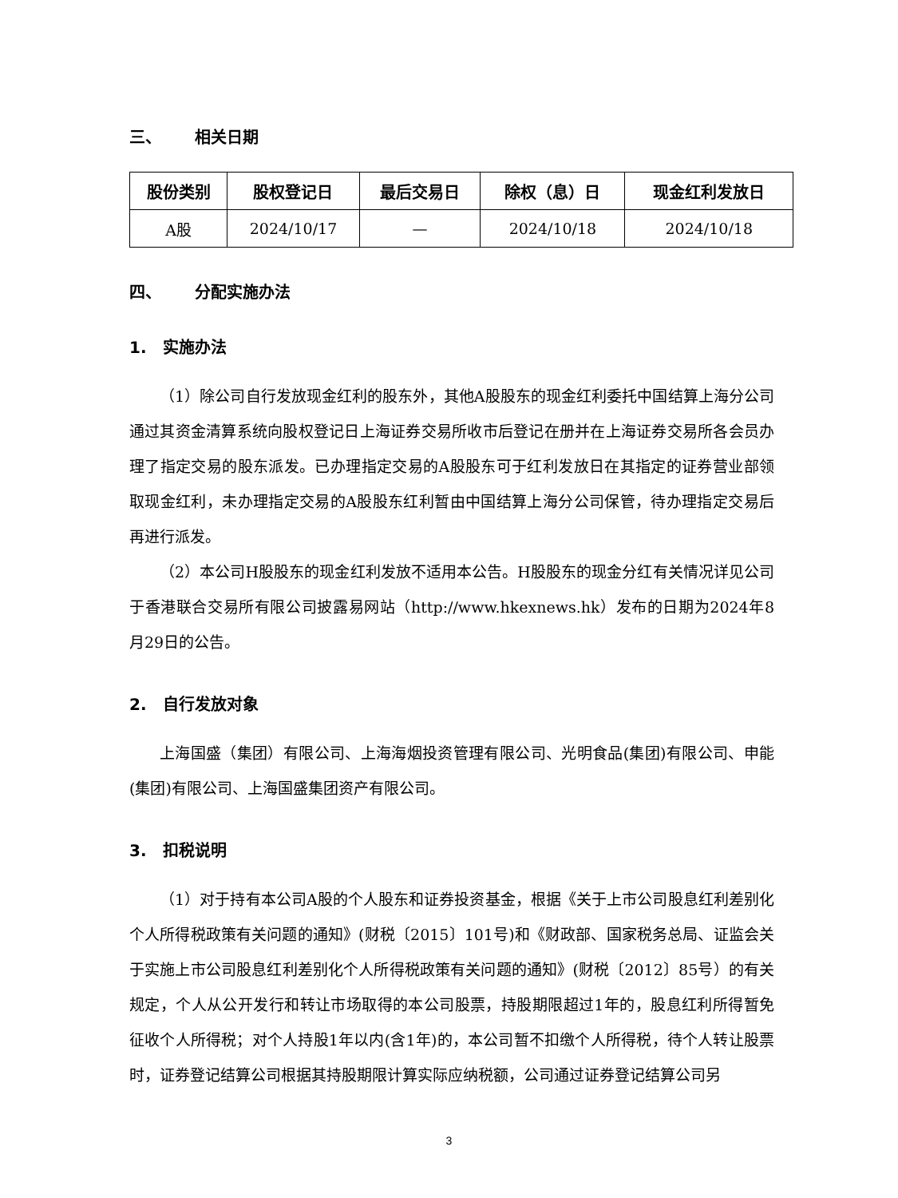三、 相关日期
| 股份类别 | 股权登记日 | 最后交易日 | 除权（息）日 | 现金红利发放日 |
| --- | --- | --- | --- | --- |
| A股 | 2024/10/17 | — | 2024/10/18 | 2024/10/18 |
四、 分配实施办法
1. 实施办法
（1）除公司自行发放现金红利的股东外，其他A股股东的现金红利委托中国结算上海分公司通过其资金清算系统向股权登记日上海证券交易所收市后登记在册并在上海证券交易所各会员办理了指定交易的股东派发。已办理指定交易的A股股东可于红利发放日在其指定的证券营业部领取现金红利，未办理指定交易的A股股东红利暂由中国结算上海分公司保管，待办理指定交易后再进行派发。
（2）本公司H股股东的现金红利发放不适用本公告。H股股东的现金分红有关情况详见公司于香港联合交易所有限公司披露易网站（http://www.hkexnews.hk）发布的日期为2024年8月29日的公告。
2. 自行发放对象
上海国盛（集团）有限公司、上海海烟投资管理有限公司、光明食品(集团)有限公司、申能(集团)有限公司、上海国盛集团资产有限公司。
3. 扣税说明
（1）对于持有本公司A股的个人股东和证券投资基金，根据《关于上市公司股息红利差别化个人所得税政策有关问题的通知》(财税〔2015〕101号)和《财政部、国家税务总局、证监会关于实施上市公司股息红利差别化个人所得税政策有关问题的通知》(财税〔2012〕85号）的有关规定，个人从公开发行和转让市场取得的本公司股票，持股期限超过1年的，股息红利所得暂免征收个人所得税；对个人持股1年以内(含1年)的，本公司暂不扣缴个人所得税，待个人转让股票时，证券登记结算公司根据其持股期限计算实际应纳税额，公司通过证券登记结算公司另
3